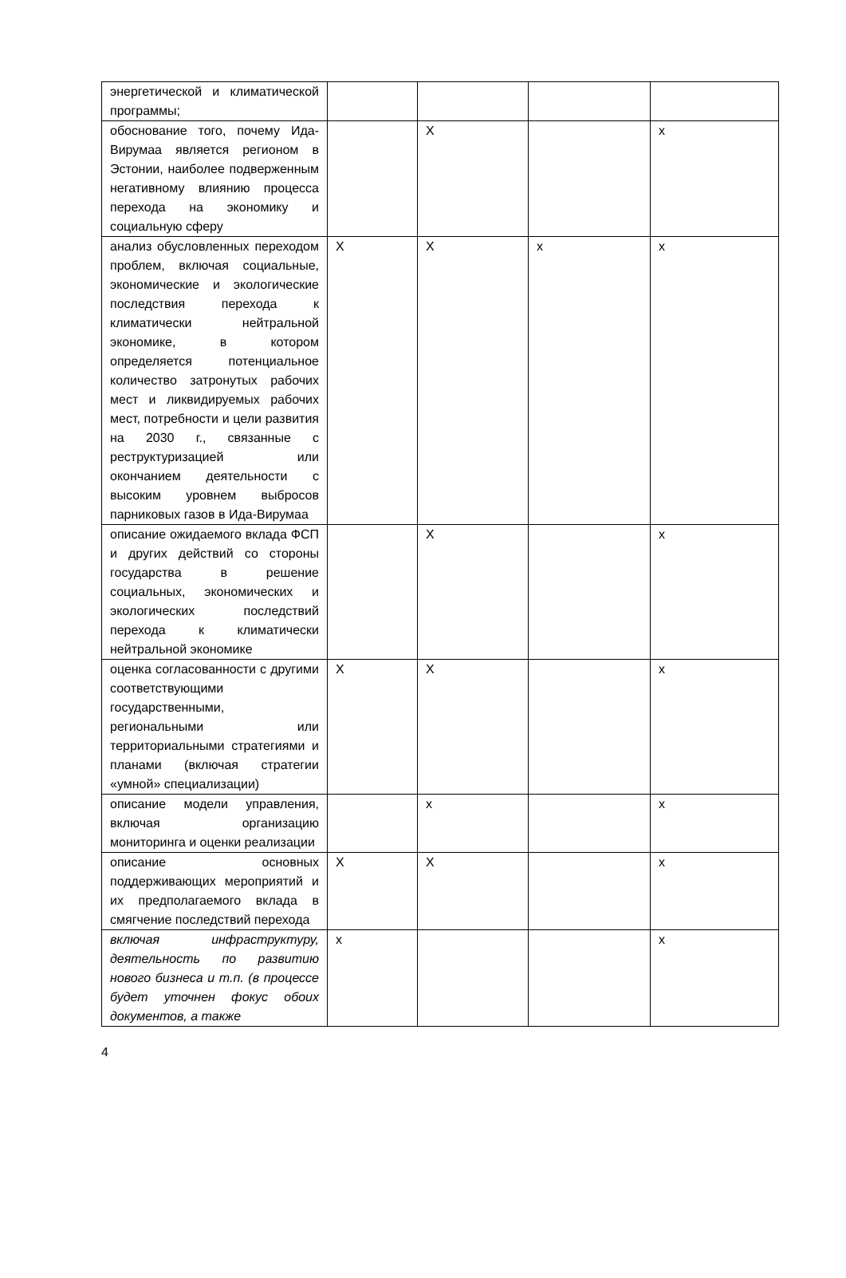| энергетической и климатической программы; | | | | |
| обоснование того, почему Ида-Вирумаа является регионом в Эстонии, наиболее подверженным негативному влиянию процесса перехода на экономику и социальную сферу | | X | | x |
| анализ обусловленных переходом проблем, включая социальные, экономические и экологические последствия перехода к климатически нейтральной экономике, в котором определяется потенциальное количество затронутых рабочих мест и ликвидируемых рабочих мест, потребности и цели развития на 2030 г., связанные с реструктуризацией или окончанием деятельности с высоким уровнем выбросов парниковых газов в Ида-Вирумаа | X | X | x | x |
| описание ожидаемого вклада ФСП и других действий со стороны государства в решение социальных, экономических и экологических последствий перехода к климатически нейтральной экономике | | X | | x |
| оценка согласованности с другими соответствующими государственными, региональными или территориальными стратегиями и планами (включая стратегии «умной» специализации) | X | X | | x |
| описание модели управления, включая организацию мониторинга и оценки реализации | | x | | x |
| описание основных поддерживающих мероприятий и их предполагаемого вклада в смягчение последствий перехода | X | X | | x |
| включая инфраструктуру, деятельность по развитию нового бизнеса и т.п. (в процессе будет уточнен фокус обоих документов, а также | x | | | x |
4